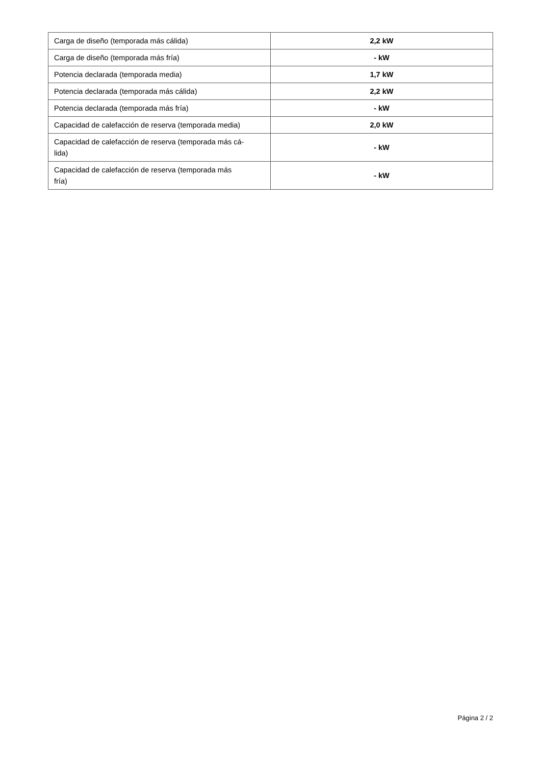| Carga de diseño (temporada más cálida) | 2,2 kW |
| Carga de diseño (temporada más fría) | - kW |
| Potencia declarada (temporada media) | 1,7 kW |
| Potencia declarada (temporada más cálida) | 2,2 kW |
| Potencia declarada (temporada más fría) | - kW |
| Capacidad de calefacción de reserva (temporada media) | 2,0 kW |
| Capacidad de calefacción de reserva (temporada más cá- lida) | - kW |
| Capacidad de calefacción de reserva (temporada más fría) | - kW |
Página 2 / 2